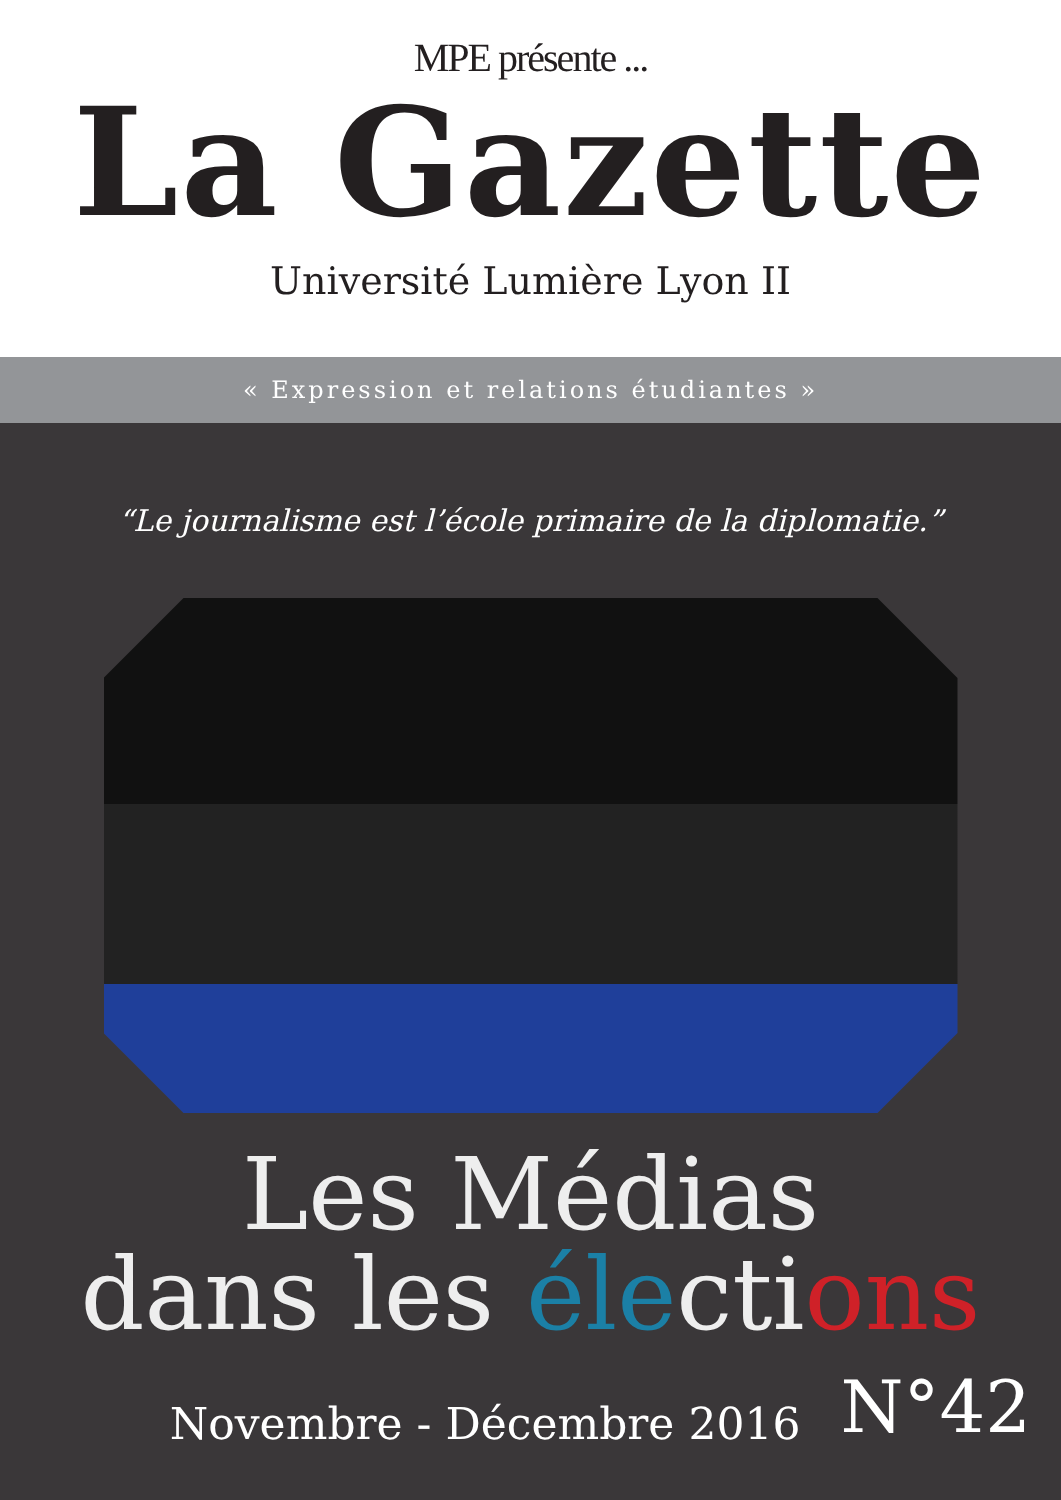MPE présente ...
La Gazette
Université Lumière Lyon II
« Expression et relations étudiantes »
“Le journalisme est l’école primaire de la diplomatie.”
Les Médias
dans les élections
Novembre - Décembre 2016 N°42